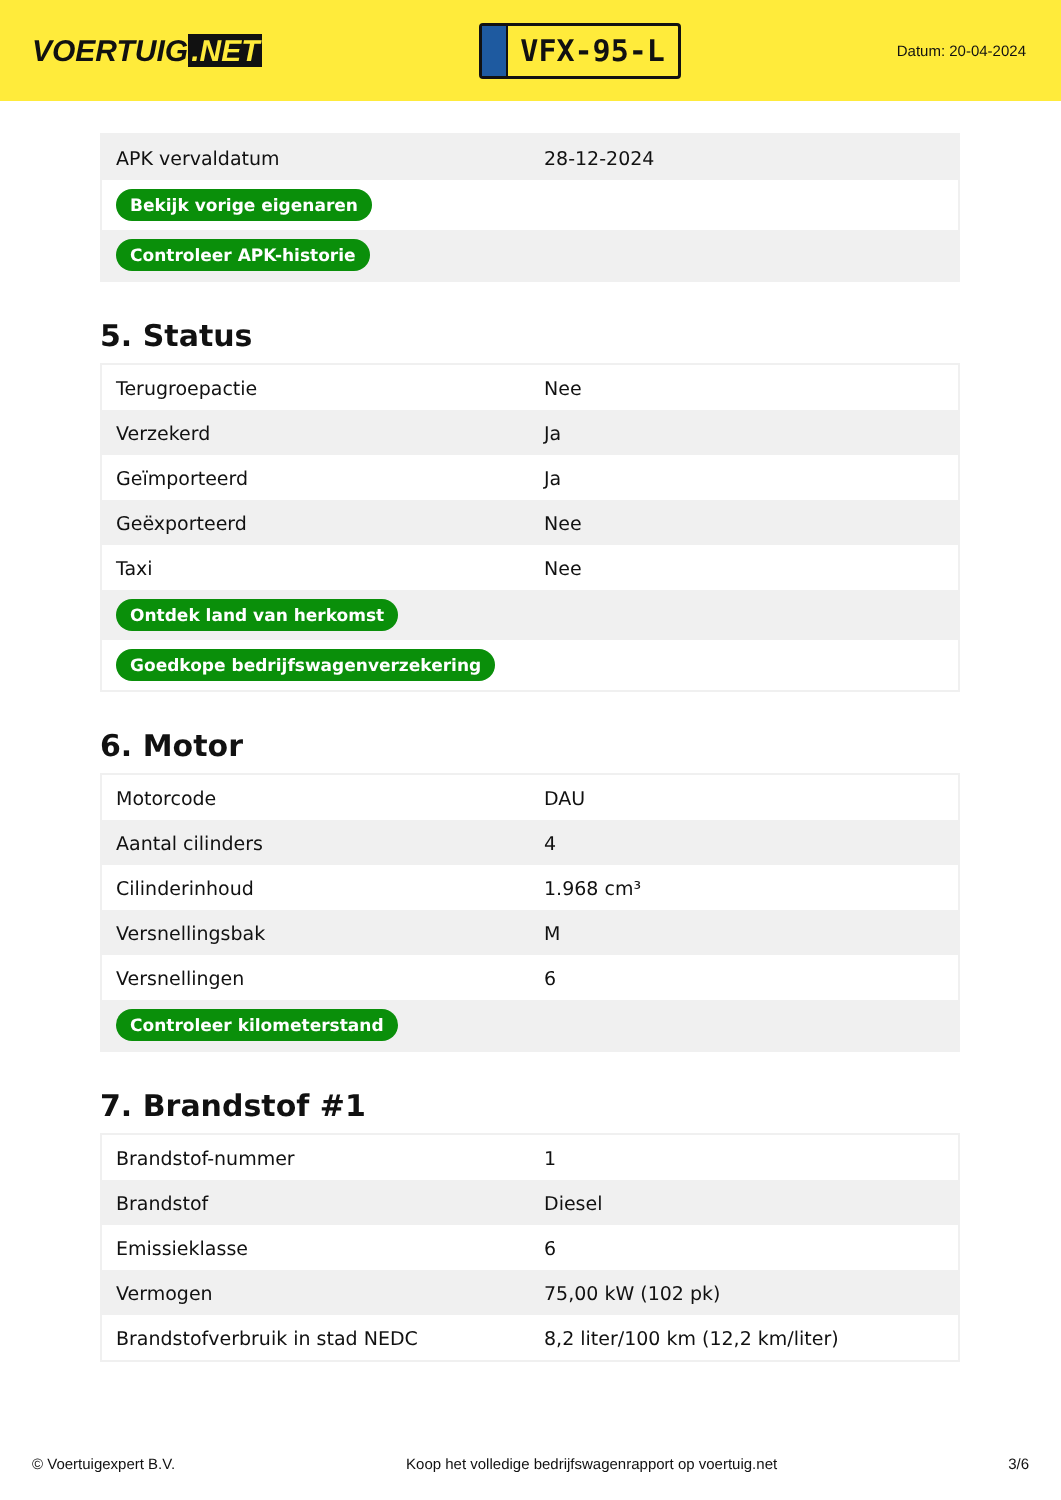VOERTUIG.NET
VFX-95-L
Datum: 20-04-2024
| APK vervaldatum | 28-12-2024 |
| Bekijk vorige eigenaren | |
| Controleer APK-historie | |
5. Status
| Terugroepactie | Nee |
| Verzekerd | Ja |
| Geïmporteerd | Ja |
| Geëxporteerd | Nee |
| Taxi | Nee |
| Ontdek land van herkomst | |
| Goedkope bedrijfswagenverzekering | |
6. Motor
| Motorcode | DAU |
| Aantal cilinders | 4 |
| Cilinderinhoud | 1.968 cm³ |
| Versnellingsbak | M |
| Versnellingen | 6 |
| Controleer kilometerstand | |
7. Brandstof #1
| Brandstof-nummer | 1 |
| Brandstof | Diesel |
| Emissieklasse | 6 |
| Vermogen | 75,00 kW (102 pk) |
| Brandstofverbruik in stad NEDC | 8,2 liter/100 km (12,2 km/liter) |
© Voertuigexpert B.V. Koop het volledige bedrijfswagenrapport op voertuig.net 3/6